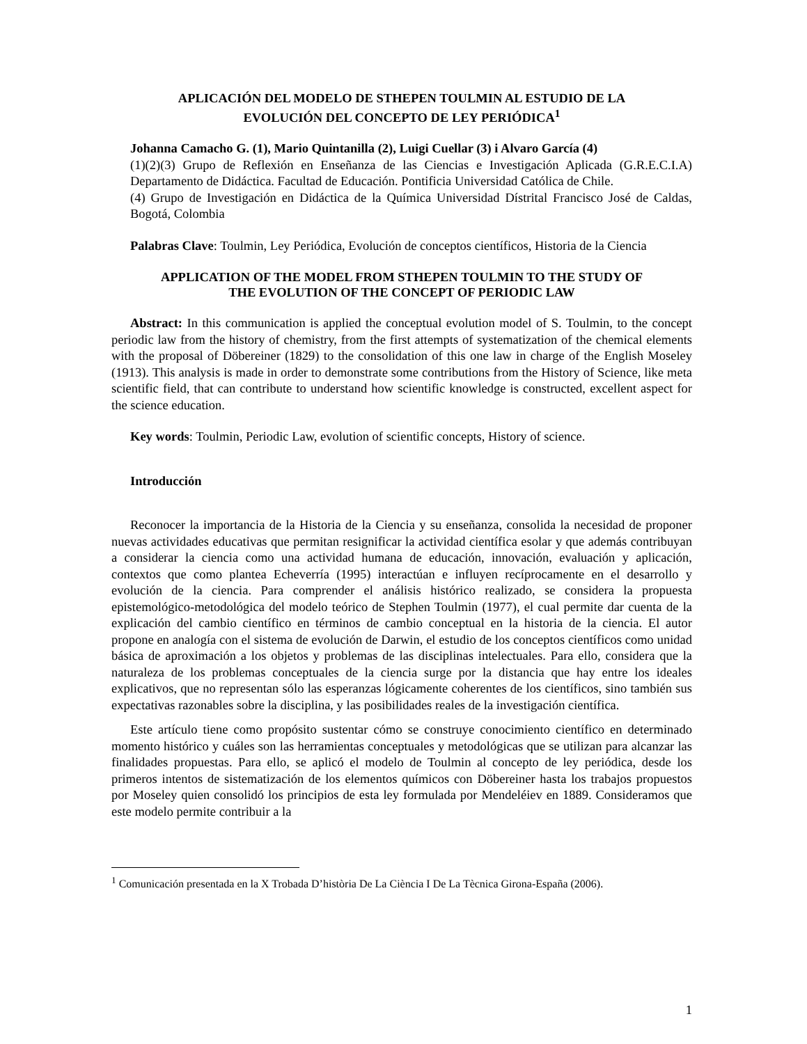APLICACIÓN DEL MODELO DE STHEPEN TOULMIN AL ESTUDIO DE LA
EVOLUCIÓN DEL CONCEPTO DE LEY PERIÓDICA<sup>1</sup>
Johanna Camacho G. (1), Mario Quintanilla (2), Luigi Cuellar (3) i Alvaro García (4)
(1)(2)(3) Grupo de Reflexión en Enseñanza de las Ciencias e Investigación Aplicada (G.R.E.C.I.A) Departamento de Didáctica. Facultad de Educación. Pontificia Universidad Católica de Chile.
(4) Grupo de Investigación en Didáctica de la Química Universidad Dístrital Francisco José de Caldas, Bogotá, Colombia
Palabras Clave: Toulmin, Ley Periódica, Evolución de conceptos científicos, Historia de la Ciencia
APPLICATION OF THE MODEL FROM STHEPEN TOULMIN TO THE STUDY OF
THE EVOLUTION OF THE CONCEPT OF PERIODIC LAW
Abstract: In this communication is applied the conceptual evolution model of S. Toulmin, to the concept periodic law from the history of chemistry, from the first attempts of systematization of the chemical elements with the proposal of Döbereiner (1829) to the consolidation of this one law in charge of the English Moseley (1913). This analysis is made in order to demonstrate some contributions from the History of Science, like meta scientific field, that can contribute to understand how scientific knowledge is constructed, excellent aspect for the science education.
Key words: Toulmin, Periodic Law, evolution of scientific concepts, History of science.
Introducción
Reconocer la importancia de la Historia de la Ciencia y su enseñanza, consolida la necesidad de proponer nuevas actividades educativas que permitan resignificar la actividad científica esolar y que además contribuyan a considerar la ciencia como una actividad humana de educación, innovación, evaluación y aplicación, contextos que como plantea Echeverría (1995) interactúan e influyen recíprocamente en el desarrollo y evolución de la ciencia. Para comprender el análisis histórico realizado, se considera la propuesta epistemológico-metodológica del modelo teórico de Stephen Toulmin (1977), el cual permite dar cuenta de la explicación del cambio científico en términos de cambio conceptual en la historia de la ciencia. El autor propone en analogía con el sistema de evolución de Darwin, el estudio de los conceptos científicos como unidad básica de aproximación a los objetos y problemas de las disciplinas intelectuales. Para ello, considera que la naturaleza de los problemas conceptuales de la ciencia surge por la distancia que hay entre los ideales explicativos, que no representan sólo las esperanzas lógicamente coherentes de los científicos, sino también sus expectativas razonables sobre la disciplina, y las posibilidades reales de la investigación científica.
Este artículo tiene como propósito sustentar cómo se construye conocimiento científico en determinado momento histórico y cuáles son las herramientas conceptuales y metodológicas que se utilizan para alcanzar las finalidades propuestas. Para ello, se aplicó el modelo de Toulmin al concepto de ley periódica, desde los primeros intentos de sistematización de los elementos químicos con Döbereiner hasta los trabajos propuestos por Moseley quien consolidó los principios de esta ley formulada por Mendeléiev en 1889. Consideramos que este modelo permite contribuir a la
<sup>1</sup> Comunicación presentada en la X Trobada D’història De La Ciència I De La Tècnica Girona-España (2006).
1